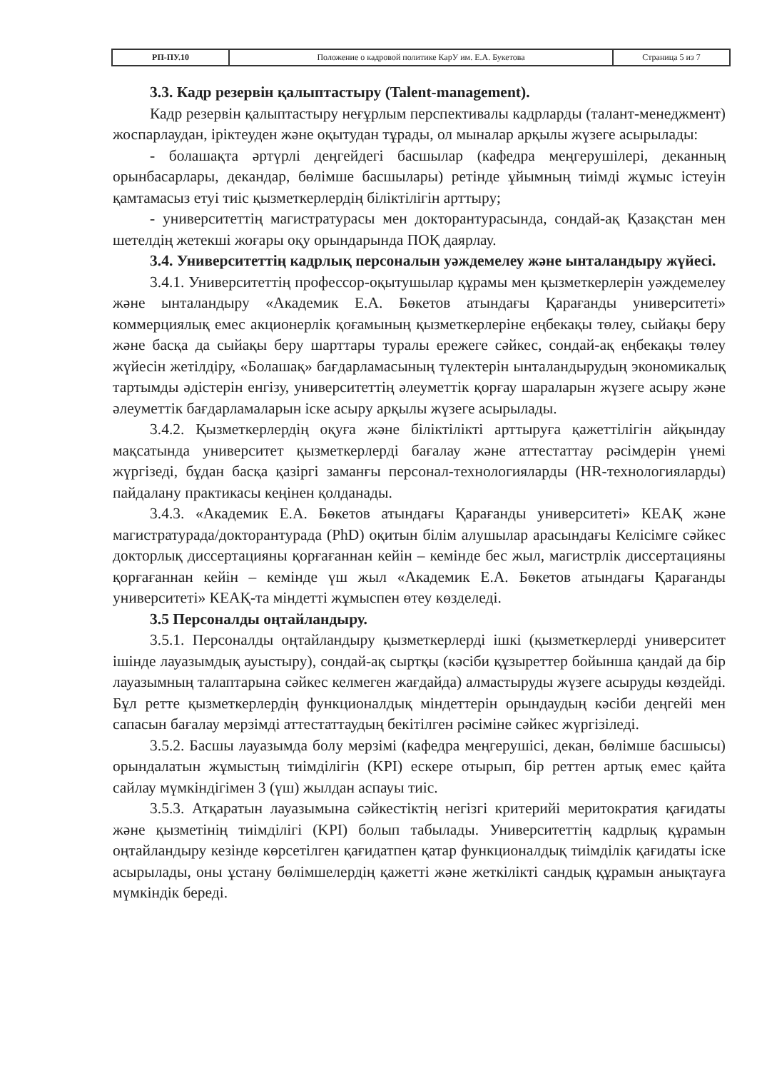| РП-ПУ.10 | Положение о кадровой политике КарУ им. Е.А. Букетова | Страница 5 из 7 |
3.3. Кадр резервін қалыптастыру (Talent-management).
Кадр резервін қалыптастыру неғұрлым перспективалы кадрларды (талант-менеджмент) жоспарлаудан, іріктеуден және оқытудан тұрады, ол мыналар арқылы жүзеге асырылады:
- болашақта әртүрлі деңгейдегі басшылар (кафедра меңгерушілері, деканның орынбасарлары, декандар, бөлімше басшылары) ретінде ұйымның тиімді жұмыс істеуін қамтамасыз етуі тиіс қызметкерлердің біліктілігін арттыру;
- университеттің магистратурасы мен докторантурасында, сондай-ақ Қазақстан мен шетелдің жетекші жоғары оқу орындарында ПОҚ даярлау.
3.4. Университеттің кадрлық персоналын уәждемелеу және ынталандыру жүйесі.
3.4.1. Университеттің профессор-оқытушылар құрамы мен қызметкерлерін уәждемелеу және ынталандыру «Академик Е.А. Бөкетов атындағы Қарағанды университеті» коммерциялық емес акционерлік қоғамының қызметкерлеріне еңбекақы төлеу, сыйақы беру және басқа да сыйақы беру шарттары туралы ережеге сәйкес, сондай-ақ еңбекақы төлеу жүйесін жетілдіру, «Болашақ» бағдарламасының түлектерін ынталандырудың экономикалық тартымды әдістерін енгізу, университеттің әлеуметтік қорғау шараларын жүзеге асыру және әлеуметтік бағдарламаларын іске асыру арқылы жүзеге асырылады.
3.4.2. Қызметкерлердің оқуға және біліктілікті арттыруға қажеттілігін айқындау мақсатында университет қызметкерлерді бағалау және аттестаттау рәсімдерін үнемі жүргізеді, бұдан басқа қазіргі заманғы персонал-технологияларды (HR-технологияларды) пайдалану практикасы кеңінен қолданады.
3.4.3. «Академик Е.А. Бөкетов атындағы Қарағанды университеті» КЕАҚ және магистратурада/докторантурада (PhD) оқитын білім алушылар арасындағы Келісімге сәйкес докторлық диссертацияны қорғағаннан кейін – кемінде бес жыл, магистрлік диссертацияны қорғағаннан кейін – кемінде үш жыл «Академик Е.А. Бөкетов атындағы Қарағанды университеті» КЕАҚ-та міндетті жұмыспен өтеу көзделеді.
3.5 Персоналды оңтайландыру.
3.5.1. Персоналды оңтайландыру қызметкерлерді ішкі (қызметкерлерді университет ішінде лауазымдық ауыстыру), сондай-ақ сыртқы (кәсіби құзыреттер бойынша қандай да бір лауазымның талаптарына сәйкес келмеген жағдайда) алмастыруды жүзеге асыруды көздейді. Бұл ретте қызметкерлердің функционалдық міндеттерін орындаудың кәсіби деңгейі мен сапасын бағалау мерзімді аттестаттаудың бекітілген рәсіміне сәйкес жүргізіледі.
3.5.2. Басшы лауазымда болу мерзімі (кафедра меңгерушісі, декан, бөлімше басшысы) орындалатын жұмыстың тиімділігін (KPI) ескере отырып, бір реттен артық емес қайта сайлау мүмкіндігімен 3 (үш) жылдан аспауы тиіс.
3.5.3. Атқаратын лауазымына сәйкестіктің негізгі критерийі меритократия қағидаты және қызметінің тиімділігі (KPI) болып табылады. Университеттің кадрлық құрамын оңтайландыру кезінде көрсетілген қағидатпен қатар функционалдық тиімділік қағидаты іске асырылады, оны ұстану бөлімшелердің қажетті және жеткілікті сандық құрамын анықтауға мүмкіндік береді.